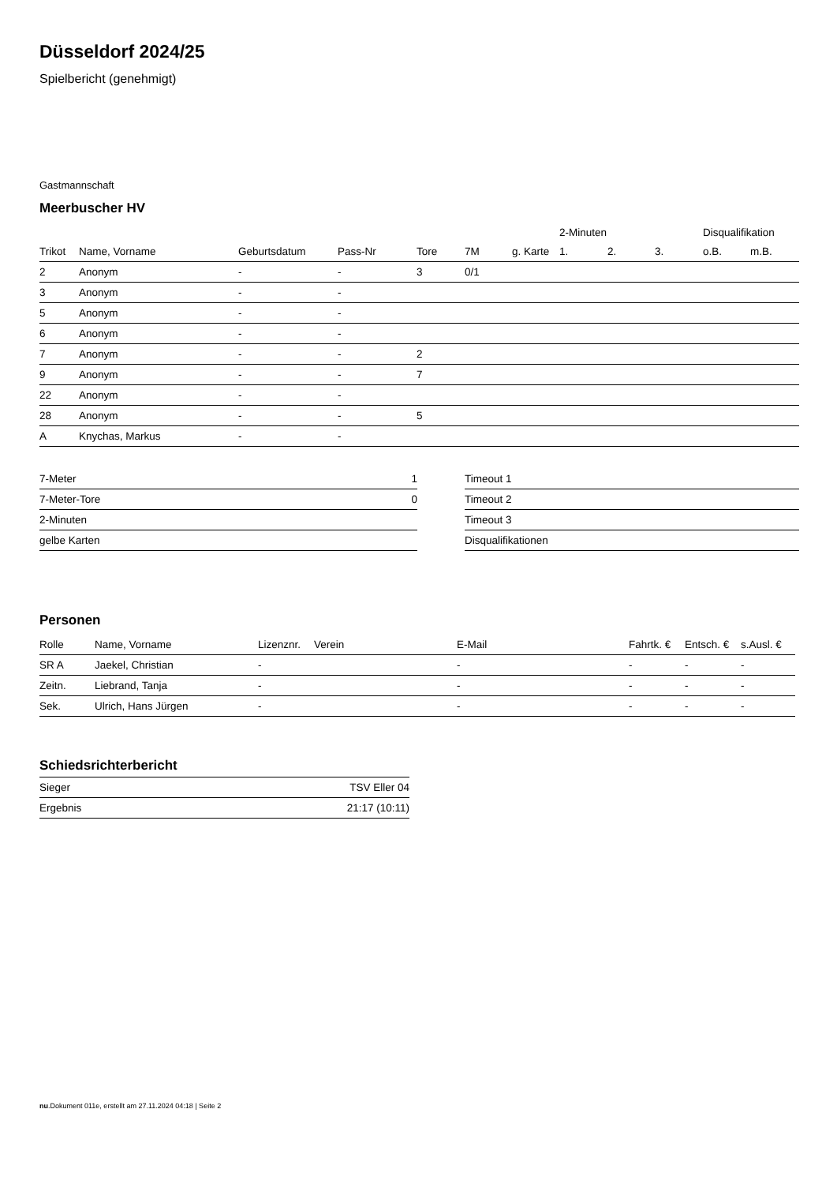Düsseldorf 2024/25
Spielbericht (genehmigt)
Gastmannschaft
Meerbuscher HV
| | | | | | | | 2-Minuten | | | Disqualifikation | |
| --- | --- | --- | --- | --- | --- | --- | --- | --- | --- | --- | --- |
| Trikot | Name, Vorname | Geburtsdatum | Pass-Nr | Tore | 7M | g. Karte | 1. | 2. | 3. | o.B. | m.B. |
| 2 | Anonym | - | - | 3 | 0/1 | | | | | | |
| 3 | Anonym | - | - | | | | | | | | |
| 5 | Anonym | - | - | | | | | | | | |
| 6 | Anonym | - | - | | | | | | | | |
| 7 | Anonym | - | - | 2 | | | | | | | |
| 9 | Anonym | - | - | 7 | | | | | | | |
| 22 | Anonym | - | - | | | | | | | | |
| 28 | Anonym | - | - | 5 | | | | | | | |
| A | Knychas, Markus | - | - | | | | | | | | |
| 7-Meter | 1 |
| 7-Meter-Tore | 0 |
| 2-Minuten | |
| gelbe Karten | |
| Timeout 1 |
| Timeout 2 |
| Timeout 3 |
| Disqualifikationen |
Personen
| Rolle | Name, Vorname | Lizenznr. | Verein | E-Mail | Fahrtk. € | Entsch. € | s.Ausl. € |
| --- | --- | --- | --- | --- | --- | --- | --- |
| SR A | Jaekel, Christian | - | | - | - | - | - |
| Zeitn. | Liebrand, Tanja | - | | - | - | - | - |
| Sek. | Ulrich, Hans Jürgen | - | | - | - | - | - |
Schiedsrichterbericht
| Sieger | TSV Eller 04 |
| Ergebnis | 21:17 (10:11) |
nu.Dokument 011e, erstellt am 27.11.2024 04:18 | Seite 2